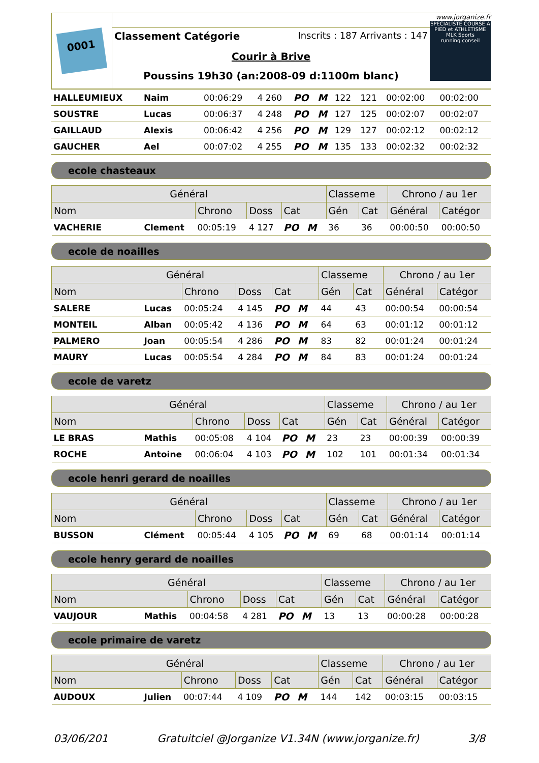0001
Classement Catégorie Inscrits : 187 Arrivants : 147
Courir à Brive
Poussins 19h30 (an:2008-09 d:1100m blanc)
www.jorganize.fr
SPECIALISTE COURSE A PIED et ATHLETISME
MLK Sports
running conseil
| HALLEUMIEUX | Naim | 00:06:29 | 4 260 | PO | M | 122 | 121 | 00:02:00 | 00:02:00 |
| SOUSTRE | Lucas | 00:06:37 | 4 248 | PO | M | 127 | 125 | 00:02:07 | 00:02:07 |
| GAILLAUD | Alexis | 00:06:42 | 4 256 | PO | M | 129 | 127 | 00:02:12 | 00:02:12 |
| GAUCHER | Ael | 00:07:02 | 4 255 | PO | M | 135 | 133 | 00:02:32 | 00:02:32 |
ecole chasteaux
| Général | | | | | Classeme | | Chrono / au 1er | |
| --- | --- | --- | --- | --- | --- | --- | --- | --- |
| Nom | | Chrono | Doss | Cat | Gén | Cat | Général | Catégor |
| VACHERIE | Clement | 00:05:19 | 4 127 | PO M | 36 | 36 | 00:00:50 | 00:00:50 |
ecole de noailles
| Général | | | | | Classeme | | Chrono / au 1er | |
| --- | --- | --- | --- | --- | --- | --- | --- | --- |
| Nom | | Chrono | Doss | Cat | Gén | Cat | Général | Catégor |
| SALERE | Lucas | 00:05:24 | 4 145 | PO M | 44 | 43 | 00:00:54 | 00:00:54 |
| MONTEIL | Alban | 00:05:42 | 4 136 | PO M | 64 | 63 | 00:01:12 | 00:01:12 |
| PALMERO | Joan | 00:05:54 | 4 286 | PO M | 83 | 82 | 00:01:24 | 00:01:24 |
| MAURY | Lucas | 00:05:54 | 4 284 | PO M | 84 | 83 | 00:01:24 | 00:01:24 |
ecole de varetz
| Général | | | | | Classeme | | Chrono / au 1er | |
| --- | --- | --- | --- | --- | --- | --- | --- | --- |
| Nom | | Chrono | Doss | Cat | Gén | Cat | Général | Catégor |
| LE BRAS | Mathis | 00:05:08 | 4 104 | PO M | 23 | 23 | 00:00:39 | 00:00:39 |
| ROCHE | Antoine | 00:06:04 | 4 103 | PO M | 102 | 101 | 00:01:34 | 00:01:34 |
ecole henri gerard de noailles
| Général | | | | | Classeme | | Chrono / au 1er | |
| --- | --- | --- | --- | --- | --- | --- | --- | --- |
| Nom | | Chrono | Doss | Cat | Gén | Cat | Général | Catégor |
| BUSSON | Clément | 00:05:44 | 4 105 | PO M | 69 | 68 | 00:01:14 | 00:01:14 |
ecole henry gerard de noailles
| Général | | | | | Classeme | | Chrono / au 1er | |
| --- | --- | --- | --- | --- | --- | --- | --- | --- |
| Nom | | Chrono | Doss | Cat | Gén | Cat | Général | Catégor |
| VAUJOUR | Mathis | 00:04:58 | 4 281 | PO M | 13 | 13 | 00:00:28 | 00:00:28 |
ecole primaire de varetz
| Général | | | | | Classeme | | Chrono / au 1er | |
| --- | --- | --- | --- | --- | --- | --- | --- | --- |
| Nom | | Chrono | Doss | Cat | Gén | Cat | Général | Catégor |
| AUDOUX | Julien | 00:07:44 | 4 109 | PO M | 144 | 142 | 00:03:15 | 00:03:15 |
03/06/201 Gratuitciel @Jorganize V1.34N (www.jorganize.fr) 3/8